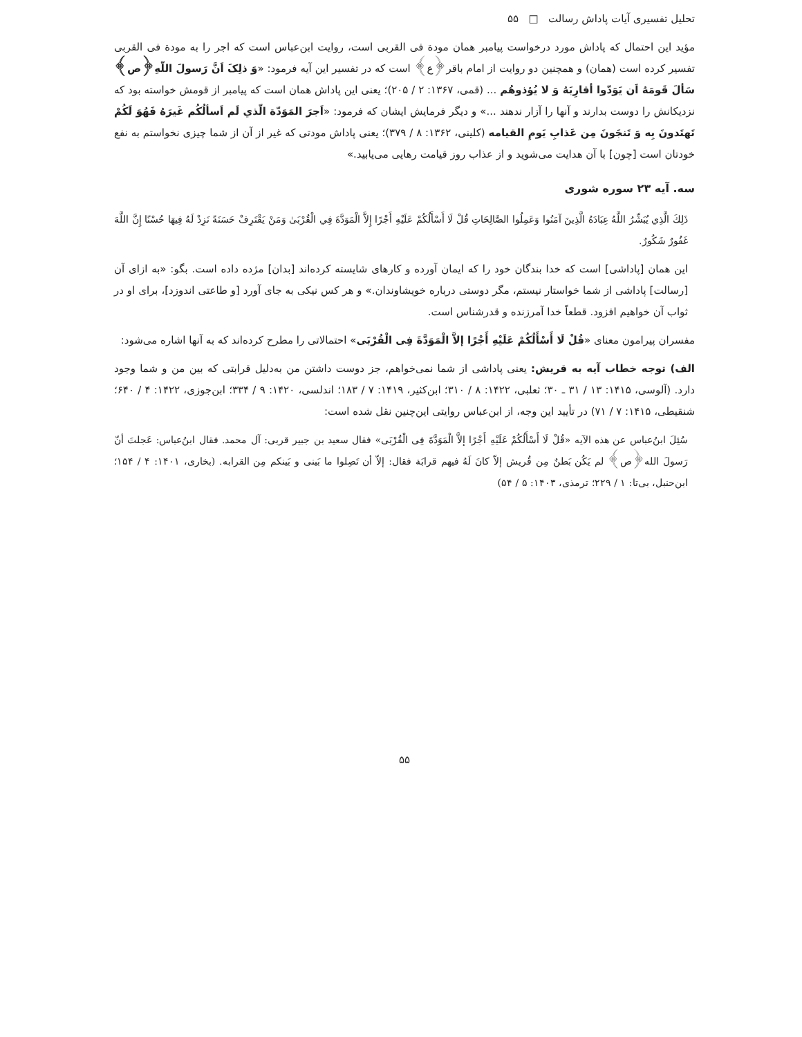تحلیل تفسیری آیات پاداش رسالت □ ۵۵
مؤید این احتمال که پاداش مورد درخواست پیامبر همان مودة فی القربی است، روایت ابن‌عباس است که اجر را به مودة فی القربی تفسیر کرده است (همان) و همچنین دو روایت از امام باقر﴿ع﴾ است که در تفسیر این آیه فرمود: «وَ ذلِکَ اَنَّ رَسولَ اللّهِ﴿ص﴾ سَألَ قَومَهُ اَن یَوَدّوا أقارِبَهُ وَ لا یُؤذوهُم ... (قمی، ۱۳۶۷: ۲ / ۲۰۵)؛ یعنی این پاداش همان است که پیامبر از قومش خواسته بود که نزدیکانش را دوست بدارند و آنها را آزار ندهند ...» و دیگر فرمایش ایشان که فرمود: «اَجرَ المَوَدّة الّذي لَم اَسألُکُم غَیرَهُ فَهُوَ لَکُمْ تَهتَدونَ بِه وَ تَنجَونَ مِن عَذابِ یَومِ القیامه (کلینی، ۱۳۶۲: ۸ / ۳۷۹)؛ یعنی پاداش مودتی که غیر از آن از شما چیزی نخواستم به نفع خودتان است [چون] با آن هدایت می‌شوید و از عذاب روز قیامت رهایی می‌یابید.»
سه. آیه ۲۳ سوره شوری
ذَلِكَ الَّذِي يُبَشِّرُ اللَّهُ عِبَادَهُ الَّذِينَ آمَنُوا وَعَمِلُوا الصَّالِحَاتِ قُلْ لَا أَسْأَلُكُمْ عَلَيْهِ أَجْرًا إِلاَّ الْمَوَدَّةَ فِي الْقُرْبَىٰ وَمَنْ يَقْتَرِفْ حَسَنَةً نَزِدْ لَهُ فِيهَا حُسْنًا إِنَّ اللَّهَ غَفُورٌ شَكُورٌ.
این همان [پاداشی] است که خدا بندگان خود را که ایمان آورده و کارهای شایسته کرده‌اند [بدان] مژده داده است. بگو: «به ازای آن [رسالت] پاداشی از شما خواستار نیستم، مگر دوستی درباره خویشاوندان.» و هر کس نیکی به جای آورد [و طاعتی اندوزد]، برای او در ثواب آن خواهیم افزود. قطعاً خدا آمرزنده و قدرشناس است.
مفسران پیرامون معنای «قُلْ لَا أَسْأَلُکُمْ عَلَیْهِ أَجْرًا إلاَّ الْمَوَدَّةَ فِی الْقُرْبَی» احتمالاتی را مطرح کرده‌اند که به آنها اشاره می‌شود:
الف) توجه خطاب آیه به قریش: یعنی پاداشی از شما نمی‌خواهم، جز دوست داشتن من به‌دلیل قرابتی که بین من و شما وجود دارد. (آلوسی، ۱۴۱۵: ۱۳ / ۳۱ ـ ۳۰؛ ثعلبی، ۱۴۲۲: ۸ / ۳۱۰؛ ابن‌کثیر، ۱۴۱۹: ۷ / ۱۸۳؛ اندلسی، ۱۴۲۰: ۹ / ۳۳۴؛ ابن‌جوزی، ۱۴۲۲: ۴ / ۶۴۰؛ شنقیطی، ۱۴۱۵: ۷ / ۷۱) در تأیید این وجه، از ابن‌عباس روایتی این‌چنین نقل شده است:
سُئِلَ ابنُ‌عباس عن هذه الآیه «قُلْ لَا أَسْأَلُکُمْ عَلَیْهِ أَجْرًا إلاَّ الْمَوَدَّةَ فِی الْقُرْبَی» فقال سعید بن جبیر قربی: آل محمد. فقال ابنُ‌عباس: عَجلتَ أنّ رَسولَ الله﴿ص﴾ لم یَکُن بَطنٌ مِن قُریش إلاّ کانَ لَهُ فیهم قرابَة فقال: إلاّ أن تَصِلوا ما بَینی و بَینکم مِن القرابه. (بخاری، ۱۴۰۱: ۴ / ۱۵۴؛ ابن‌حنبل، بی‌تا: ۱ / ۲۲۹؛ ترمذی، ۱۴۰۳: ۵ / ۵۴)
۵۵